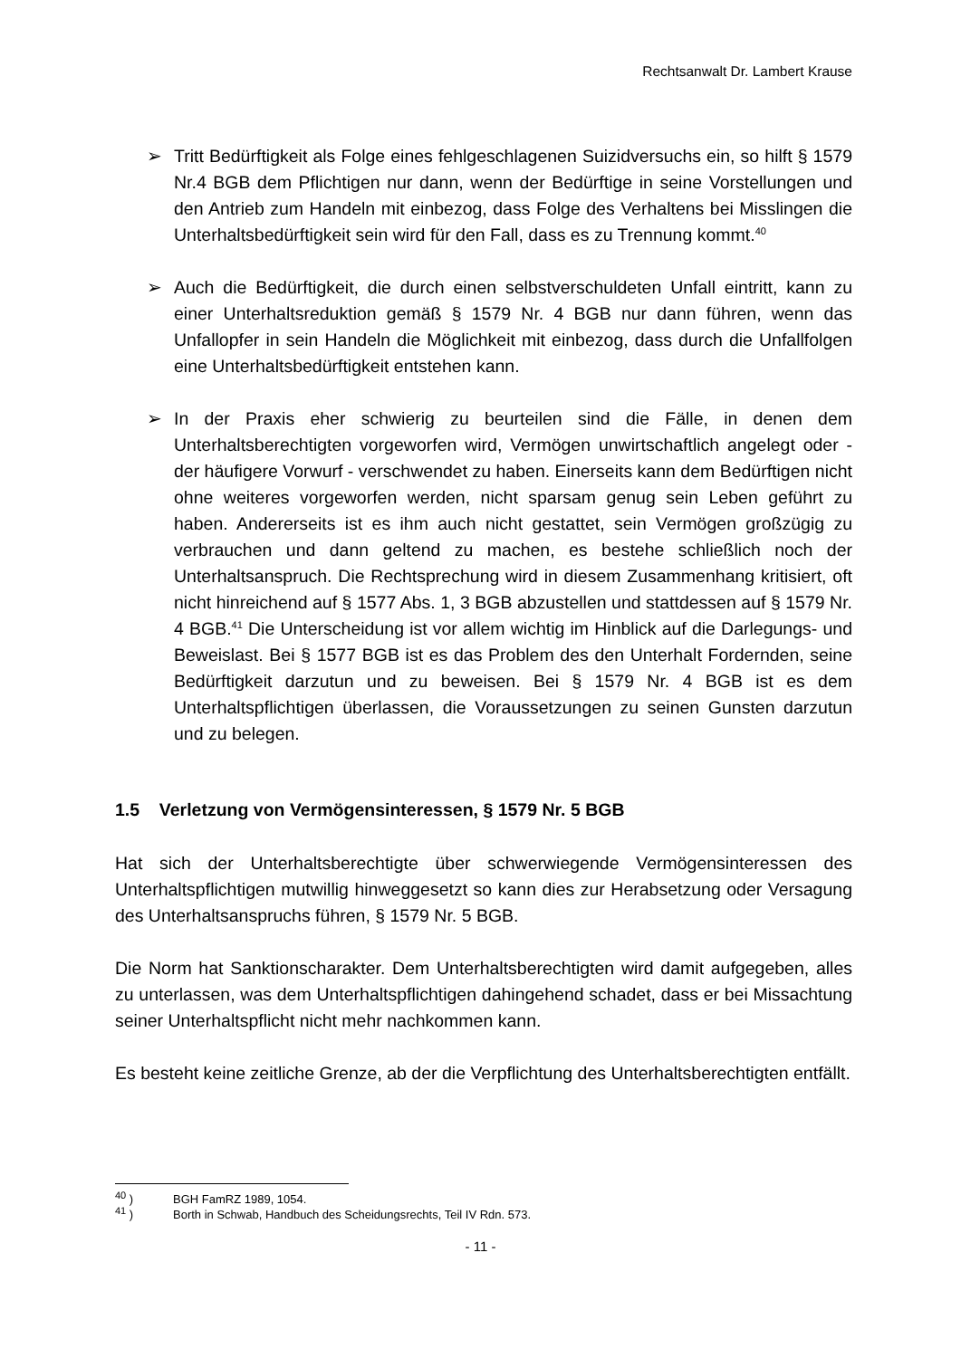Rechtsanwalt Dr. Lambert Krause
➢ Tritt Bedürftigkeit als Folge eines fehlgeschlagenen Suizidversuchs ein, so hilft § 1579 Nr.4 BGB dem Pflichtigen nur dann, wenn der Bedürftige in seine Vorstellungen und den Antrieb zum Handeln mit einbezog, dass Folge des Verhaltens bei Misslingen die Unterhaltsbedürftigkeit sein wird für den Fall, dass es zu Trennung kommt.<sup>40</sup>
➢ Auch die Bedürftigkeit, die durch einen selbstverschuldeten Unfall eintritt, kann zu einer Unterhaltsreduktion gemäß § 1579 Nr. 4 BGB nur dann führen, wenn das Unfallopfer in sein Handeln die Möglichkeit mit einbezog, dass durch die Unfallfolgen eine Unterhaltsbedürftigkeit entstehen kann.
➢ In der Praxis eher schwierig zu beurteilen sind die Fälle, in denen dem Unterhaltsberechtigten vorgeworfen wird, Vermögen unwirtschaftlich angelegt oder - der häufigere Vorwurf - verschwendet zu haben. Einerseits kann dem Bedürftigen nicht ohne weiteres vorgeworfen werden, nicht sparsam genug sein Leben geführt zu haben. Andererseits ist es ihm auch nicht gestattet, sein Vermögen großzügig zu verbrauchen und dann geltend zu machen, es bestehe schließlich noch der Unterhaltsanspruch. Die Rechtsprechung wird in diesem Zusammenhang kritisiert, oft nicht hinreichend auf § 1577 Abs. 1, 3 BGB abzustellen und stattdessen auf § 1579 Nr. 4 BGB.<sup>41</sup> Die Unterscheidung ist vor allem wichtig im Hinblick auf die Darlegungs- und Beweislast. Bei § 1577 BGB ist es das Problem des den Unterhalt Fordernden, seine Bedürftigkeit darzutun und zu beweisen. Bei § 1579 Nr. 4 BGB ist es dem Unterhaltspflichtigen überlassen, die Voraussetzungen zu seinen Gunsten darzutun und zu belegen.
1.5 Verletzung von Vermögensinteressen, § 1579 Nr. 5 BGB
Hat sich der Unterhaltsberechtigte über schwerwiegende Vermögensinteressen des Unterhaltspflichtigen mutwillig hinweggesetzt so kann dies zur Herabsetzung oder Versagung des Unterhaltsanspruchs führen, § 1579 Nr. 5 BGB.
Die Norm hat Sanktionscharakter. Dem Unterhaltsberechtigten wird damit aufgegeben, alles zu unterlassen, was dem Unterhaltspflichtigen dahingehend schadet, dass er bei Missachtung seiner Unterhaltspflicht nicht mehr nachkommen kann.
Es besteht keine zeitliche Grenze, ab der die Verpflichtung des Unterhaltsberechtigten entfällt.
<sup>40</sup> ) BGH FamRZ 1989, 1054.
<sup>41</sup> ) Borth in Schwab, Handbuch des Scheidungsrechts, Teil IV Rdn. 573.
- 11 -